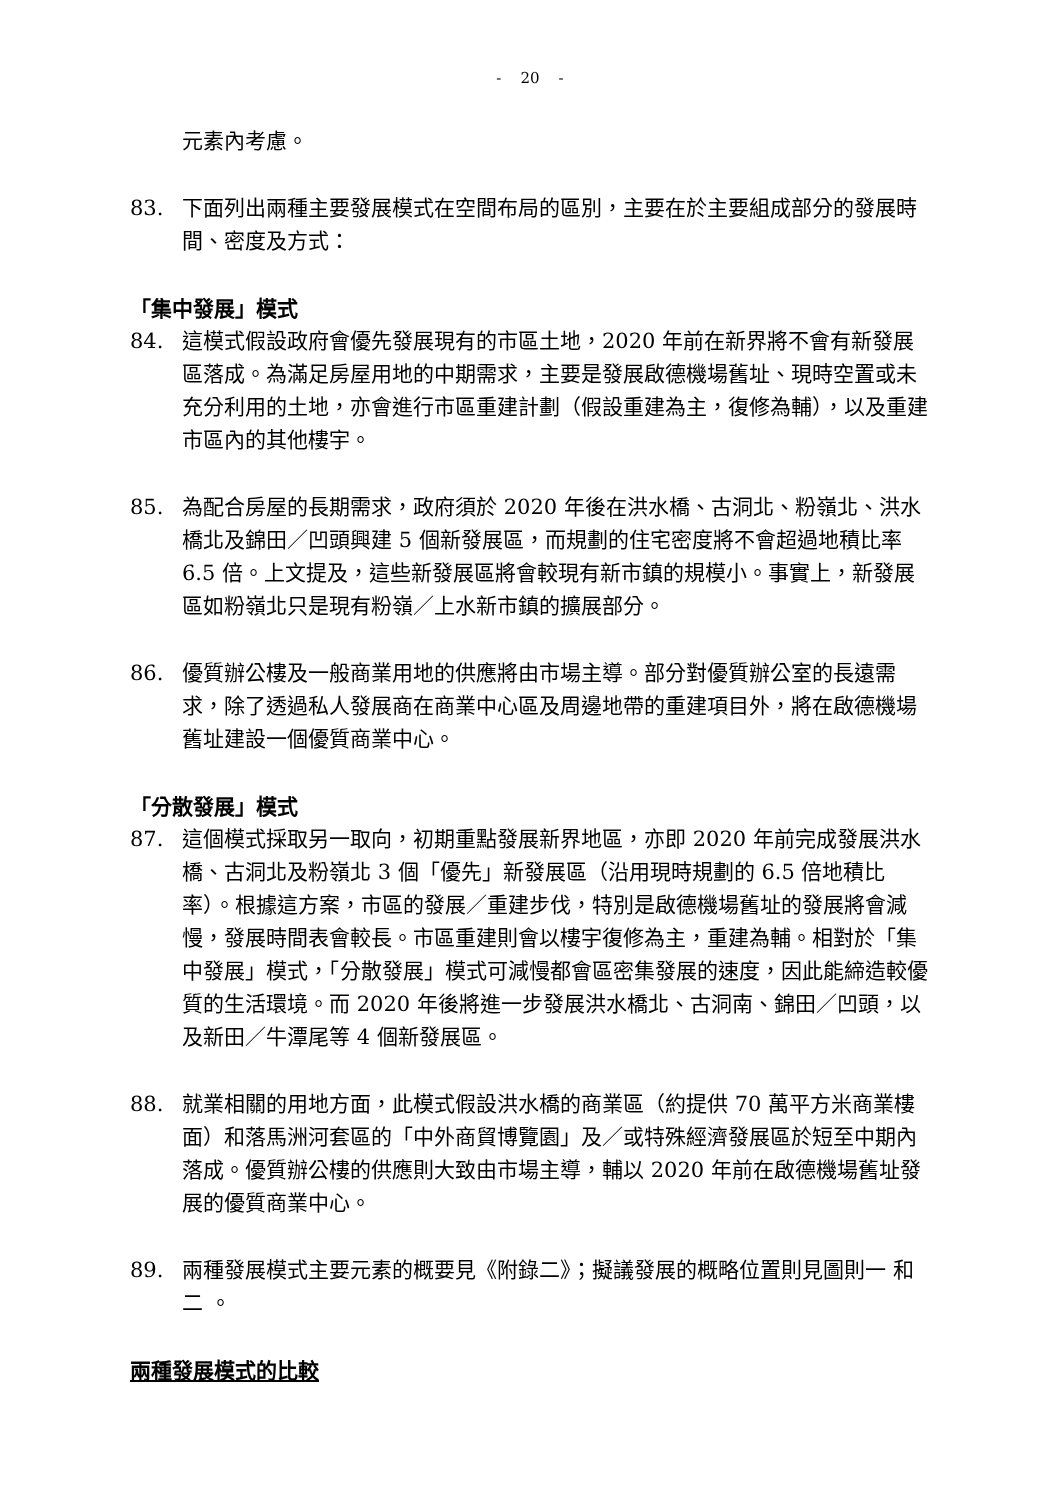- 20 -
元素內考慮。
83. 下面列出兩種主要發展模式在空間布局的區別，主要在於主要組成部分的發展時間、密度及方式：
「集中發展」模式
84. 這模式假設政府會優先發展現有的市區土地，2020 年前在新界將不會有新發展區落成。為滿足房屋用地的中期需求，主要是發展啟德機場舊址、現時空置或未充分利用的土地，亦會進行市區重建計劃（假設重建為主，復修為輔），以及重建市區內的其他樓宇。
85. 為配合房屋的長期需求，政府須於 2020 年後在洪水橋、古洞北、粉嶺北、洪水橋北及錦田／凹頭興建 5 個新發展區，而規劃的住宅密度將不會超過地積比率 6.5 倍。上文提及，這些新發展區將會較現有新市鎮的規模小。事實上，新發展區如粉嶺北只是現有粉嶺／上水新市鎮的擴展部分。
86. 優質辦公樓及一般商業用地的供應將由市場主導。部分對優質辦公室的長遠需求，除了透過私人發展商在商業中心區及周邊地帶的重建項目外，將在啟德機場舊址建設一個優質商業中心。
「分散發展」模式
87. 這個模式採取另一取向，初期重點發展新界地區，亦即 2020 年前完成發展洪水橋、古洞北及粉嶺北 3 個「優先」新發展區（沿用現時規劃的 6.5 倍地積比率）。根據這方案，市區的發展／重建步伐，特別是啟德機場舊址的發展將會減慢，發展時間表會較長。市區重建則會以樓宇復修為主，重建為輔。相對於「集中發展」模式，「分散發展」模式可減慢都會區密集發展的速度，因此能締造較優質的生活環境。而 2020 年後將進一步發展洪水橋北、古洞南、錦田／凹頭，以及新田／牛潭尾等 4 個新發展區。
88. 就業相關的用地方面，此模式假設洪水橋的商業區（約提供 70 萬平方米商業樓面）和落馬洲河套區的「中外商貿博覽園」及／或特殊經濟發展區於短至中期內落成。優質辦公樓的供應則大致由市場主導，輔以 2020 年前在啟德機場舊址發展的優質商業中心。
89. 兩種發展模式主要元素的概要見《附錄二》；擬議發展的概略位置則見圖則一 和二 。
兩種發展模式的比較